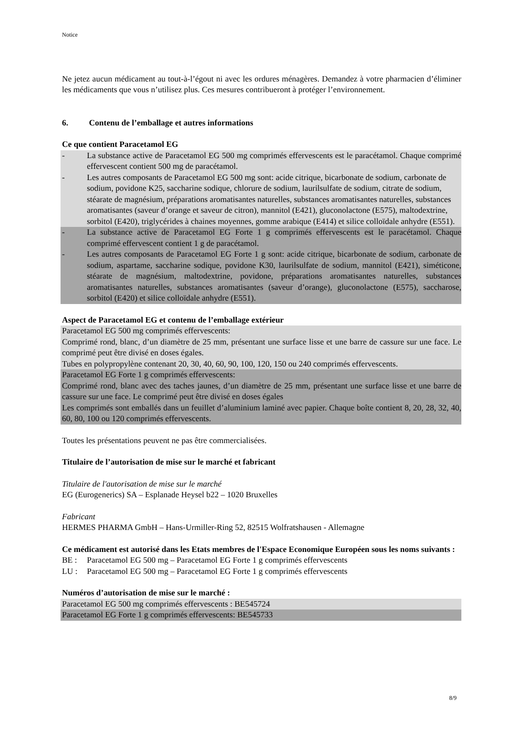Notice
Ne jetez aucun médicament au tout-à-l’égout ni avec les ordures ménagères. Demandez à votre pharmacien d’éliminer les médicaments que vous n’utilisez plus. Ces mesures contribueront à protéger l’environnement.
6. Contenu de l’emballage et autres informations
Ce que contient Paracetamol EG
- La substance active de Paracetamol EG 500 mg comprimés effervescents est le paracétamol. Chaque comprimé effervescent contient 500 mg de paracétamol.
- Les autres composants de Paracetamol EG 500 mg sont: acide citrique, bicarbonate de sodium, carbonate de sodium, povidone K25, saccharine sodique, chlorure de sodium, laurilsulfate de sodium, citrate de sodium, stéarate de magnésium, préparations aromatisantes naturelles, substances aromatisantes naturelles, substances aromatisantes (saveur d’orange et saveur de citron), mannitol (E421), gluconolactone (E575), maltodextrine, sorbitol (E420), triglycérides à chaines moyennes, gomme arabique (E414) et silice colloïdale anhydre (E551).
- La substance active de Paracetamol EG Forte 1 g comprimés effervescents est le paracétamol. Chaque comprimé effervescent contient 1 g de paracétamol.
- Les autres composants de Paracetamol EG Forte 1 g sont: acide citrique, bicarbonate de sodium, carbonate de sodium, aspartame, saccharine sodique, povidone K30, laurilsulfate de sodium, mannitol (E421), siméticone, stéarate de magnésium, maltodextrine, povidone, préparations aromatisantes naturelles, substances aromatisantes naturelles, substances aromatisantes (saveur d’orange), gluconolactone (E575), saccharose, sorbitol (E420) et silice colloïdale anhydre (E551).
Aspect de Paracetamol EG et contenu de l’emballage extérieur
Paracetamol EG 500 mg comprimés effervescents:
Comprimé rond, blanc, d’un diamètre de 25 mm, présentant une surface lisse et une barre de cassure sur une face. Le comprimé peut être divisé en doses égales.
Tubes en polypropylène contenant 20, 30, 40, 60, 90, 100, 120, 150 ou 240 comprimés effervescents.
Paracetamol EG Forte 1 g comprimés effervescents:
Comprimé rond, blanc avec des taches jaunes, d’un diamètre de 25 mm, présentant une surface lisse et une barre de cassure sur une face. Le comprimé peut être divisé en doses égales
Les comprimés sont emballés dans un feuillet d’aluminium laminé avec papier. Chaque boîte contient 8, 20, 28, 32, 40, 60, 80, 100 ou 120 comprimés effervescents.
Toutes les présentations peuvent ne pas être commercialisées.
Titulaire de l’autorisation de mise sur le marché et fabricant
Titulaire de l'autorisation de mise sur le marché
EG (Eurogenerics) SA – Esplanade Heysel b22 – 1020 Bruxelles
Fabricant
HERMES PHARMA GmbH – Hans-Urmiller-Ring 52, 82515 Wolfratshausen - Allemagne
Ce médicament est autorisé dans les Etats membres de l'Espace Economique Européen sous les noms suivants :
BE : Paracetamol EG 500 mg – Paracetamol EG Forte 1 g comprimés effervescents
LU : Paracetamol EG 500 mg – Paracetamol EG Forte 1 g comprimés effervescents
Numéros d’autorisation de mise sur le marché :
Paracetamol EG 500 mg comprimés effervescents : BE545724
Paracetamol EG Forte 1 g comprimés effervescents: BE545733
8/9